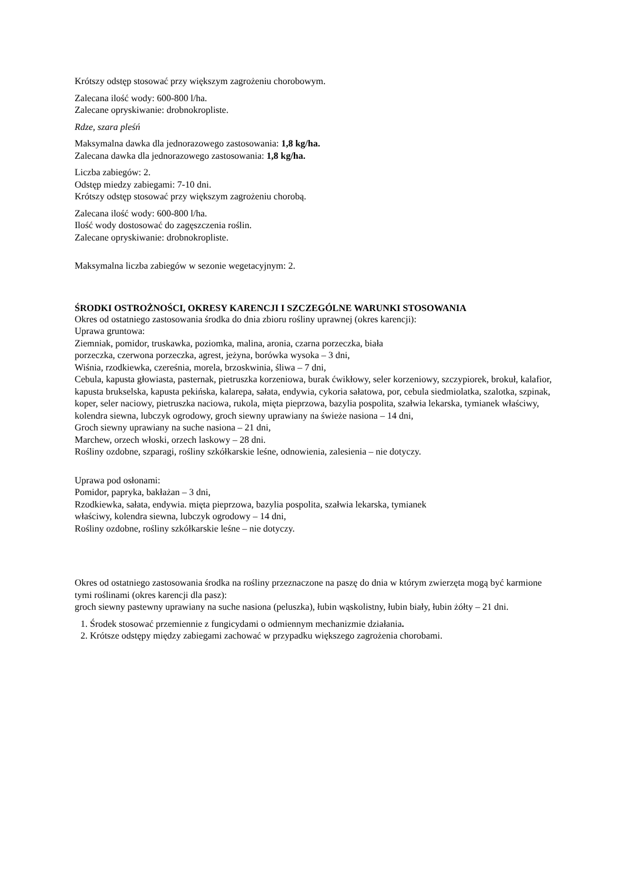Krótszy odstęp stosować przy większym zagrożeniu chorobowym.
Zalecana ilość wody: 600-800 l/ha.
Zalecane opryskiwanie: drobnokropliste.
Rdze, szara pleśń
Maksymalna dawka dla jednorazowego zastosowania: 1,8 kg/ha.
Zalecana dawka dla jednorazowego zastosowania: 1,8 kg/ha.
Liczba zabiegów: 2.
Odstęp miedzy zabiegami: 7-10 dni.
Krótszy odstęp stosować przy większym zagrożeniu chorobą.
Zalecana ilość wody: 600-800 l/ha.
Ilość wody dostosować do zagęszczenia roślin.
Zalecane opryskiwanie: drobnokropliste.
Maksymalna liczba zabiegów w sezonie wegetacyjnym: 2.
ŚRODKI OSTROŻNOŚCI, OKRESY KARENCJI I SZCZEGÓLNE WARUNKI STOSOWANIA
Okres od ostatniego zastosowania środka do dnia zbioru rośliny uprawnej (okres karencji):
Uprawa gruntowa:
Ziemniak, pomidor, truskawka, poziomka, malina, aronia, czarna porzeczka, biała
porzeczka, czerwona porzeczka, agrest, jeżyna, borówka wysoka – 3 dni,
Wiśnia, rzodkiewka, czereśnia, morela, brzoskwinia, śliwa – 7 dni,
Cebula, kapusta głowiasta, pasternak, pietruszka korzeniowa, burak ćwikłowy, seler korzeniowy, szczypiorek, brokuł, kalafior, kapusta brukselska, kapusta pekińska, kalarepa, sałata, endywia, cykoria sałatowa, por, cebula siedmiolatka, szalotka, szpinak, koper, seler naciowy, pietruszka naciowa, rukola, mięta pieprzowa, bazylia pospolita, szałwia lekarska, tymianek właściwy, kolendra siewna, lubczyk ogrodowy, groch siewny uprawiany na świeże nasiona – 14 dni,
Groch siewny uprawiany na suche nasiona – 21 dni,
Marchew, orzech włoski, orzech laskowy – 28 dni.
Rośliny ozdobne, szparagi, rośliny szkółkarskie leśne, odnowienia, zalesienia – nie dotyczy.
Uprawa pod osłonami:
Pomidor, papryka, bakłażan – 3 dni,
Rzodkiewka, sałata, endywia. mięta pieprzowa, bazylia pospolita, szałwia lekarska, tymianek
właściwy, kolendra siewna, lubczyk ogrodowy – 14 dni,
Rośliny ozdobne, rośliny szkółkarskie leśne – nie dotyczy.
Okres od ostatniego zastosowania środka na rośliny przeznaczone na paszę do dnia w którym zwierzęta mogą być karmione tymi roślinami (okres karencji dla pasz):
groch siewny pastewny uprawiany na suche nasiona (peluszka), łubin wąskolistny, łubin biały, łubin żółty – 21 dni.
1. Środek stosować przemiennie z fungicydami o odmiennym mechanizmie działania.
2. Krótsze odstępy między zabiegami zachować w przypadku większego zagrożenia chorobami.